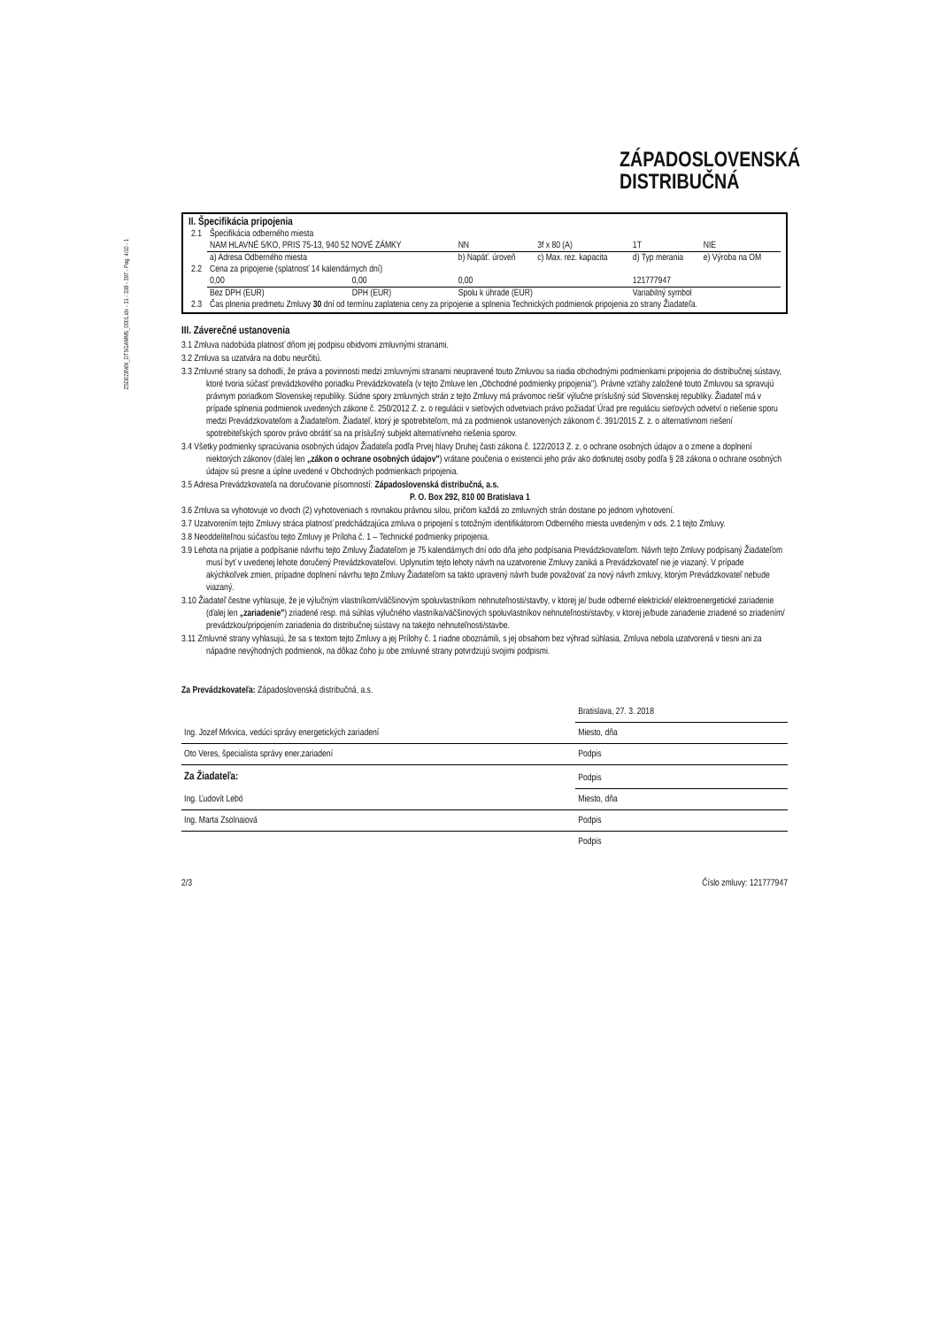ZSD02BWX_DTSGAMM5_0001.idx - 31 - 338 - 397 - Pag. 4/10 - 1
ZÁPADOSLOVENSKÁ
DISTRIBUČNÁ
II. Špecifikácia pripojenia
| 2.1 | Špecifikácia odberného miesta | | | | | |
| | NAM HLAVNÉ 5/KO, PRIS 75-13, 940 52 NOVÉ ZÁMKY | | NN | 3f x 80 (A) | 1T | NIE |
| | a) Adresa Odberného miesta | | b) Napäť. úroveň | c) Max. rez. kapacita | d) Typ merania | e) Výroba na OM |
| 2.2 | Cena za pripojenie (splatnosť 14 kalendárnych dní) | | | | | |
| | 0,00 | 0,00 | 0,00 | | 121777947 | |
| | Bez DPH (EUR) | DPH (EUR) | Spolu k úhrade (EUR) | | Variabilný symbol | |
| 2.3 | Čas plnenia predmetu Zmluvy 30 dní od termínu zaplatenia ceny za pripojenie a splnenia Technických podmienok pripojenia zo strany Žiadateľa. | | | | | |
III. Záverečné ustanovenia
3.1 Zmluva nadobúda platnosť dňom jej podpisu obidvomi zmluvnými stranami.
3.2 Zmluva sa uzatvára na dobu neurčitú.
3.3 Zmluvné strany sa dohodli, že práva a povinnosti medzi zmluvnými stranami neupravené touto Zmluvou sa riadia obchodnými podmienkami pripojenia do distribučnej sústavy, ktoré tvoria súčasť prevádzkového poriadku Prevádzkovateľa (v tejto Zmluve len „Obchodné podmienky pripojenia"). Právne vzťahy založené touto Zmluvou sa spravujú právnym poriadkom Slovenskej republiky. Súdne spory zmluvných strán z tejto Zmluvy má právomoc riešiť výlučne príslušný súd Slovenskej republiky. Žiadateľ má v prípade splnenia podmienok uvedených zákone č. 250/2012 Z. z. o regulácii v sieťových odvetviach právo požiadať Úrad pre reguláciu sieťových odvetví o riešenie sporu medzi Prevádzkovateľom a Žiadateľom. Žiadateľ, ktorý je spotrebiteľom, má za podmienok ustanovených zákonom č. 391/2015 Z. z. o alternatívnom riešení spotrebiteľských sporov právo obrátiť sa na príslušný subjekt alternatívneho riešenia sporov.
3.4 Všetky podmienky spracúvania osobných údajov Žiadateľa podľa Prvej hlavy Druhej časti zákona č. 122/2013 Z. z. o ochrane osobných údajov a o zmene a doplnení niektorých zákonov (ďalej len „zákon o ochrane osobných údajov") vrátane poučenia o existencii jeho práv ako dotknutej osoby podľa § 28 zákona o ochrane osobných údajov sú presne a úplne uvedené v Obchodných podmienkach pripojenia.
3.5 Adresa Prevádzkovateľa na doručovanie písomností: Západoslovenská distribučná, a.s.
P. O. Box 292, 810 00 Bratislava 1
3.6 Zmluva sa vyhotovuje vo dvoch (2) vyhotoveniach s rovnakou právnou silou, pričom každá zo zmluvných strán dostane po jednom vyhotovení.
3.7 Uzatvorením tejto Zmluvy stráca platnosť predchádzajúca zmluva o pripojení s totožným identifikátorom Odberného miesta uvedeným v ods. 2.1 tejto Zmluvy.
3.8 Neoddeliteľnou súčasťou tejto Zmluvy je Príloha č. 1 – Technické podmienky pripojenia.
3.9 Lehota na prijatie a podpísanie návrhu tejto Zmluvy Žiadateľom je 75 kalendárnych dní odo dňa jeho podpísania Prevádzkovateľom. Návrh tejto Zmluvy podpísaný Žiadateľom musí byť v uvedenej lehote doručený Prevádzkovateľovi. Uplynutím tejto lehoty návrh na uzatvorenie Zmluvy zaniká a Prevádzkovateľ nie je viazaný. V prípade akýchkoľvek zmien, prípadne doplnení návrhu tejto Zmluvy Žiadateľom sa takto upravený návrh bude považovať za nový návrh zmluvy, ktorým Prevádzkovateľ nebude viazaný.
3.10 Žiadateľ čestne vyhlasuje, že je výlučným vlastníkom/väčšinovým spoluvlastníkom nehnuteľnosti/stavby, v ktorej je/ bude odberné elektrické/ elektroenergetické zariadenie (ďalej len „zariadenie") zriadené resp. má súhlas výlučného vlastníka/väčšinových spoluvlastníkov nehnuteľnosti/stavby, v ktorej je/bude zariadenie zriadené so zriadením/ prevádzkou/pripojením zariadenia do distribučnej sústavy na takejto nehnuteľnosti/stavbe.
3.11 Zmluvné strany vyhlasujú, že sa s textom tejto Zmluvy a jej Prílohy č. 1 riadne oboznámili, s jej obsahom bez výhrad súhlasia, Zmluva nebola uzatvorená v tiesni ani za nápadne nevýhodných podmienok, na dôkaz čoho ju obe zmluvné strany potvrdzujú svojimi podpismi.
Za Prevádzkovateľa: Západoslovenská distribučná, a.s.
| | Bratislava, 27. 3. 2018 |
| Ing. Jozef Mrkvica, vedúci správy energetických zariadení | Miesto, dňa |
| Oto Veres, špecialista správy ener.zariadení | Podpis |
| Za Žiadateľa: | Podpis |
| Ing. Ľudovít Lebó | Miesto, dňa |
| Ing. Marta Zsolnaiová | Podpis |
| | Podpis |
2/3 Číslo zmluvy: 121777947